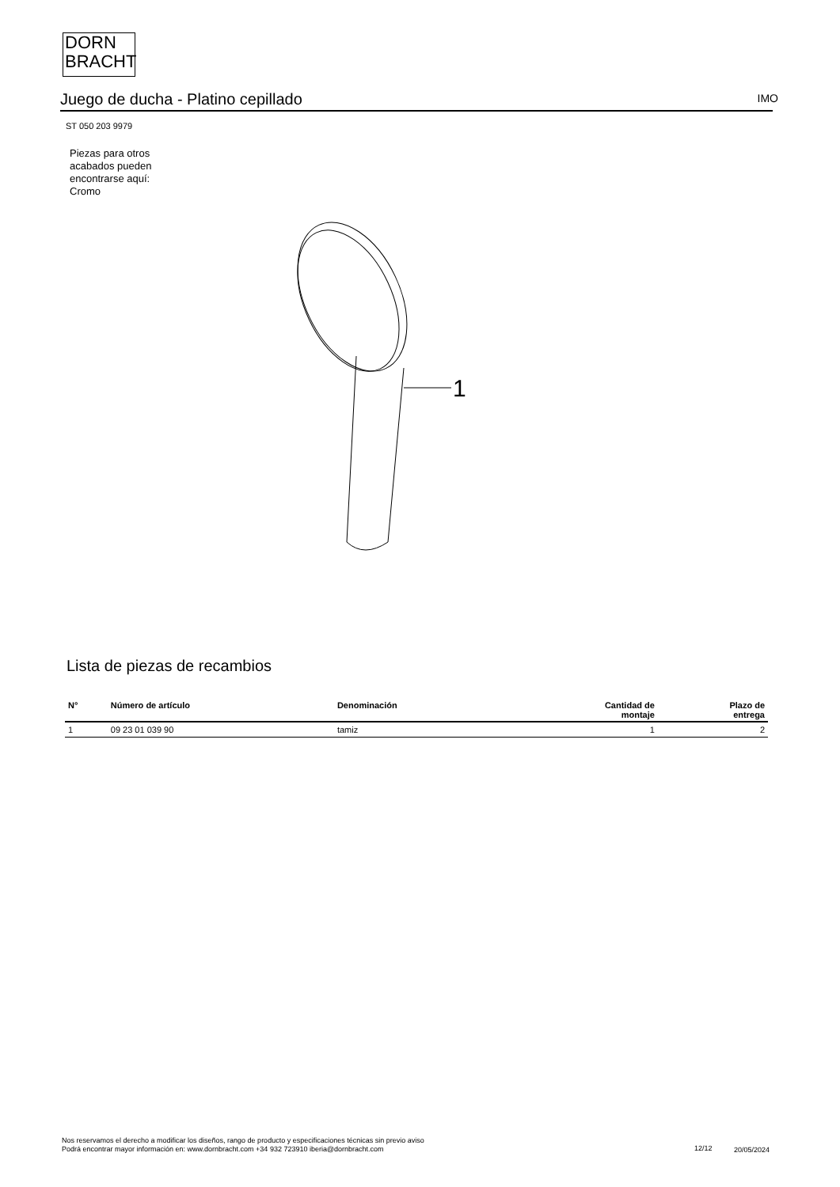DORN
BRACHT
Juego de ducha - Platino cepillado IMO
ST 050 203 9979
Piezas para otros
acabados pueden
encontrarse aquí:
Cromo
1
Lista de piezas de recambios
| N° | Número de artículo | Denominación | Cantidad de montaje | Plazo de entrega |
| --- | --- | --- | --- | --- |
| 1 | 09 23 01 039 90 | tamiz | 1 | 2 |
Nos reservamos el derecho a modificar los diseños, rango de producto y especificaciones técnicas sin previo aviso
Podrá encontrar mayor información en: www.dornbracht.com +34 932 723910 iberia@dornbracht.com
12/12 20/05/2024